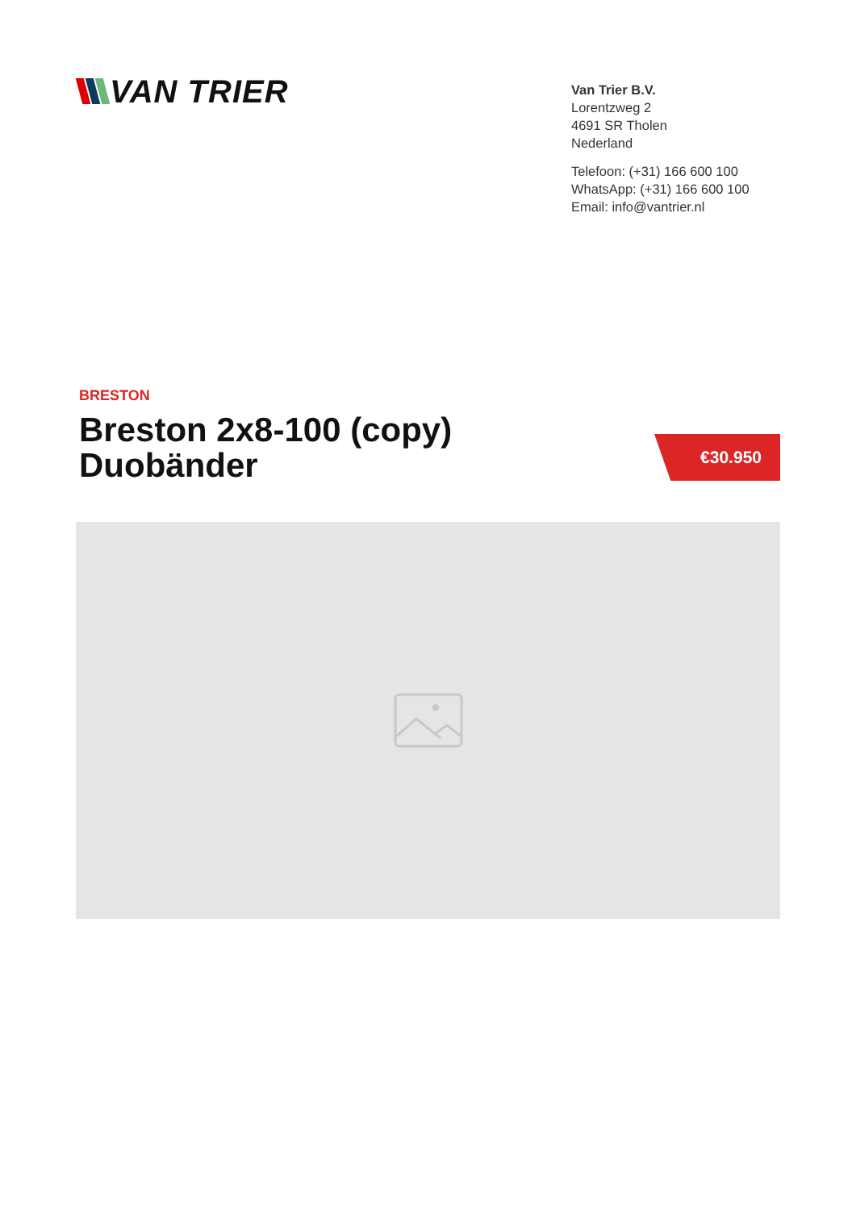VAN TRIER
Van Trier B.V.
Lorentzweg 2
4691 SR Tholen
Nederland
Telefoon: (+31) 166 600 100
WhatsApp: (+31) 166 600 100
Email: info@vantrier.nl
BRESTON
Breston 2x8-100 (copy)
Duobänder
€30.950